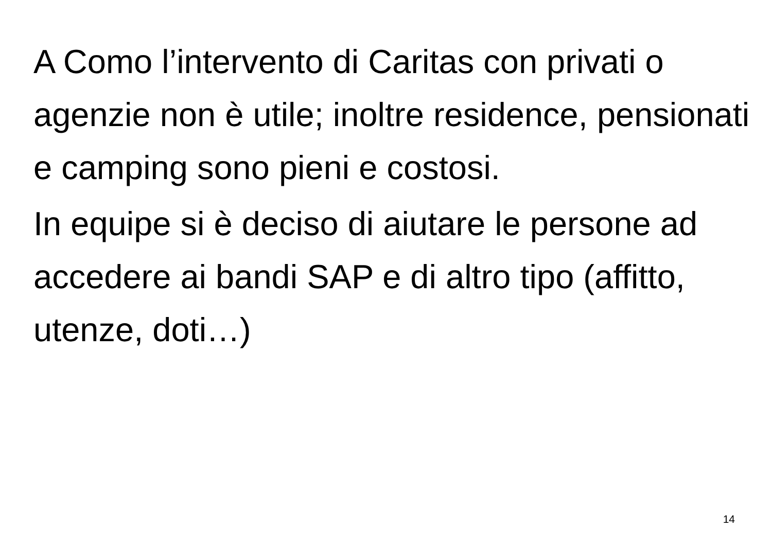A Como l’intervento di Caritas con privati o agenzie non è utile; inoltre residence, pensionati e camping sono pieni e costosi.
In equipe si è deciso di aiutare le persone ad accedere ai bandi SAP e di altro tipo (affitto, utenze, doti…)
14